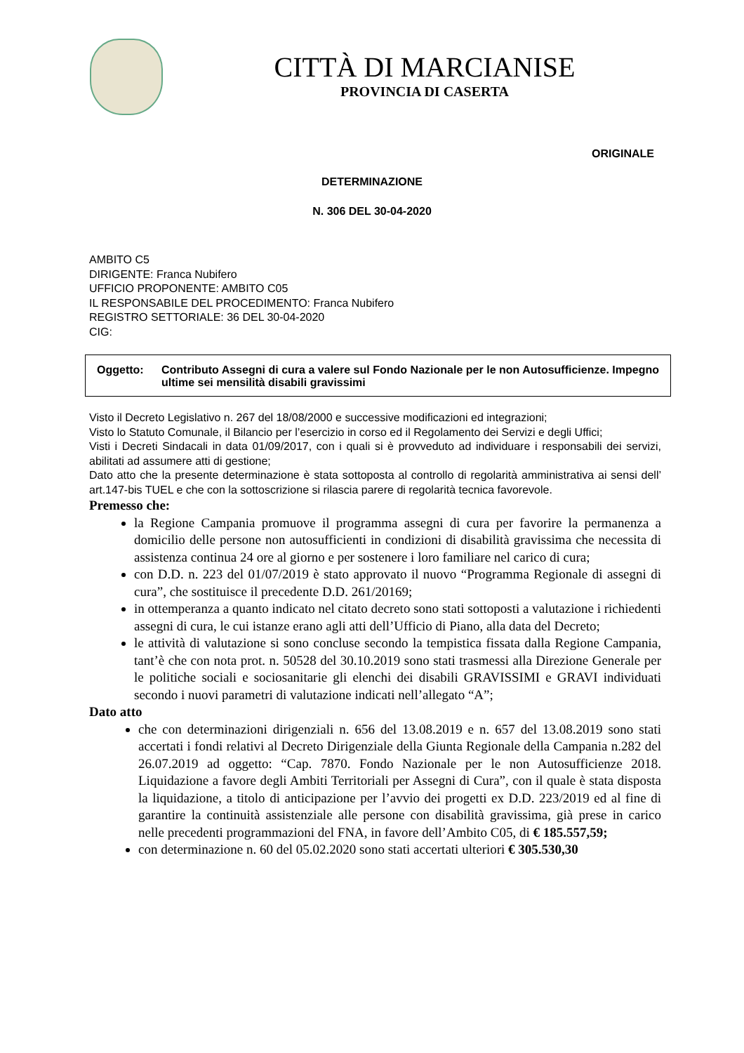CITTÀ DI MARCIANISE
PROVINCIA DI CASERTA
ORIGINALE
DETERMINAZIONE
N. 306 DEL 30-04-2020
AMBITO C5
DIRIGENTE: Franca Nubifero
UFFICIO PROPONENTE: AMBITO C05
IL RESPONSABILE DEL PROCEDIMENTO: Franca Nubifero
REGISTRO SETTORIALE: 36 DEL 30-04-2020
CIG:
Oggetto: Contributo Assegni di cura a valere sul Fondo Nazionale per le non Autosufficienze. Impegno ultime sei mensilità disabili gravissimi
Visto il Decreto Legislativo n. 267 del 18/08/2000 e successive modificazioni ed integrazioni;
Visto lo Statuto Comunale, il Bilancio per l’esercizio in corso ed il Regolamento dei Servizi e degli Uffici;
Visti i Decreti Sindacali in data 01/09/2017, con i quali si è provveduto ad individuare i responsabili dei servizi, abilitati ad assumere atti di gestione;
Dato atto che la presente determinazione è stata sottoposta al controllo di regolarità amministrativa ai sensi dell’ art.147-bis TUEL e che con la sottoscrizione si rilascia parere di regolarità tecnica favorevole.
Premesso che:
la Regione Campania promuove il programma assegni di cura per favorire la permanenza a domicilio delle persone non autosufficienti in condizioni di disabilità gravissima che necessita di assistenza continua 24 ore al giorno e per sostenere i loro familiare nel carico di cura;
con D.D. n. 223 del 01/07/2019 è stato approvato il nuovo “Programma Regionale di assegni di cura”, che sostituisce il precedente D.D. 261/20169;
in ottemperanza a quanto indicato nel citato decreto sono stati sottoposti a valutazione i richiedenti assegni di cura, le cui istanze erano agli atti dell’Ufficio di Piano, alla data del Decreto;
le attività di valutazione si sono concluse secondo la tempistica fissata dalla Regione Campania, tant’è che con nota prot. n. 50528 del 30.10.2019 sono stati trasmessi alla Direzione Generale per le politiche sociali e sociosanitarie gli elenchi dei disabili GRAVISSIMI e GRAVI individuati secondo i nuovi parametri di valutazione indicati nell’allegato “A”;
Dato atto
che con determinazioni dirigenziali n. 656 del 13.08.2019 e n. 657 del 13.08.2019 sono stati accertati i fondi relativi al Decreto Dirigenziale della Giunta Regionale della Campania n.282 del 26.07.2019 ad oggetto: “Cap. 7870. Fondo Nazionale per le non Autosufficienze 2018. Liquidazione a favore degli Ambiti Territoriali per Assegni di Cura”, con il quale è stata disposta la liquidazione, a titolo di anticipazione per l’avvio dei progetti ex D.D. 223/2019 ed al fine di garantire la continuità assistenziale alle persone con disabilità gravissima, già prese in carico nelle precedenti programmazioni del FNA, in favore dell’Ambito C05, di € 185.557,59;
con determinazione n. 60 del 05.02.2020 sono stati accertati ulteriori € 305.530,30